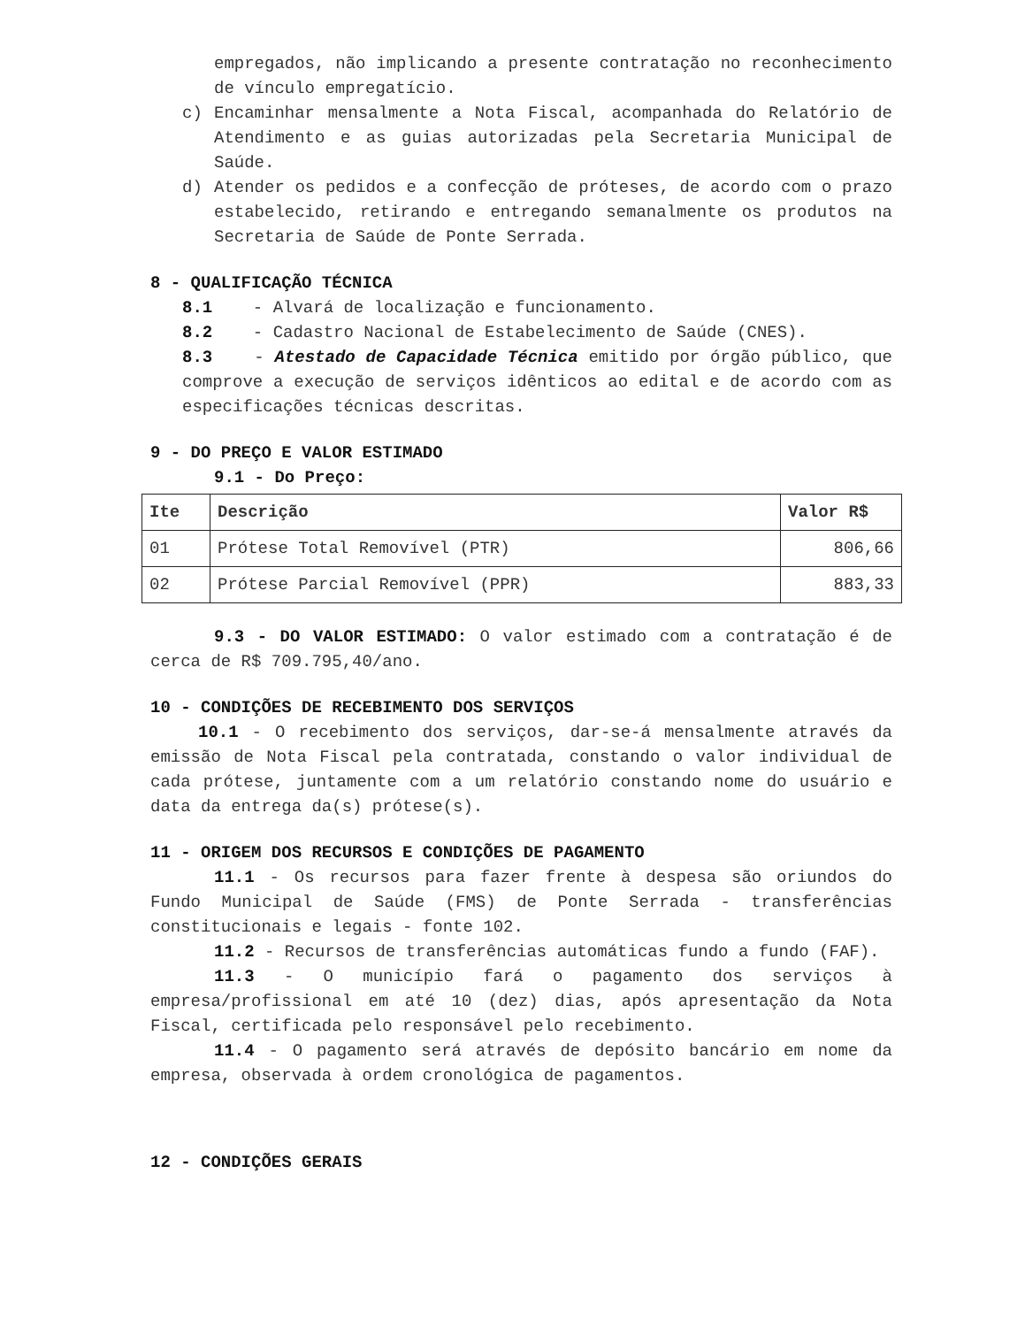empregados, não implicando a presente contratação no reconhecimento de vínculo empregatício.
c) Encaminhar mensalmente a Nota Fiscal, acompanhada do Relatório de Atendimento e as guias autorizadas pela Secretaria Municipal de Saúde.
d) Atender os pedidos e a confecção de próteses, de acordo com o prazo estabelecido, retirando e entregando semanalmente os produtos na Secretaria de Saúde de Ponte Serrada.
8 - QUALIFICAÇÃO TÉCNICA
8.1 - Alvará de localização e funcionamento.
8.2 - Cadastro Nacional de Estabelecimento de Saúde (CNES).
8.3 - Atestado de Capacidade Técnica emitido por órgão público, que comprove a execução de serviços idênticos ao edital e de acordo com as especificações técnicas descritas.
9 - DO PREÇO E VALOR ESTIMADO
9.1 - Do Preço:
| Ite | Descrição | Valor R$ |
| --- | --- | --- |
| 01 | Prótese Total Removível (PTR) | 806,66 |
| 02 | Prótese Parcial Removível (PPR) | 883,33 |
9.3 - DO VALOR ESTIMADO: O valor estimado com a contratação é de cerca de R$ 709.795,40/ano.
10 - CONDIÇÕES DE RECEBIMENTO DOS SERVIÇOS
10.1 - O recebimento dos serviços, dar-se-á mensalmente através da emissão de Nota Fiscal pela contratada, constando o valor individual de cada prótese, juntamente com a um relatório constando nome do usuário e data da entrega da(s) prótese(s).
11 - ORIGEM DOS RECURSOS E CONDIÇÕES DE PAGAMENTO
11.1 - Os recursos para fazer frente à despesa são oriundos do Fundo Municipal de Saúde (FMS) de Ponte Serrada - transferências constitucionais e legais - fonte 102.
11.2 - Recursos de transferências automáticas fundo a fundo (FAF).
11.3 - O município fará o pagamento dos serviços à empresa/profissional em até 10 (dez) dias, após apresentação da Nota Fiscal, certificada pelo responsável pelo recebimento.
11.4 - O pagamento será através de depósito bancário em nome da empresa, observada à ordem cronológica de pagamentos.
12 - CONDIÇÕES GERAIS